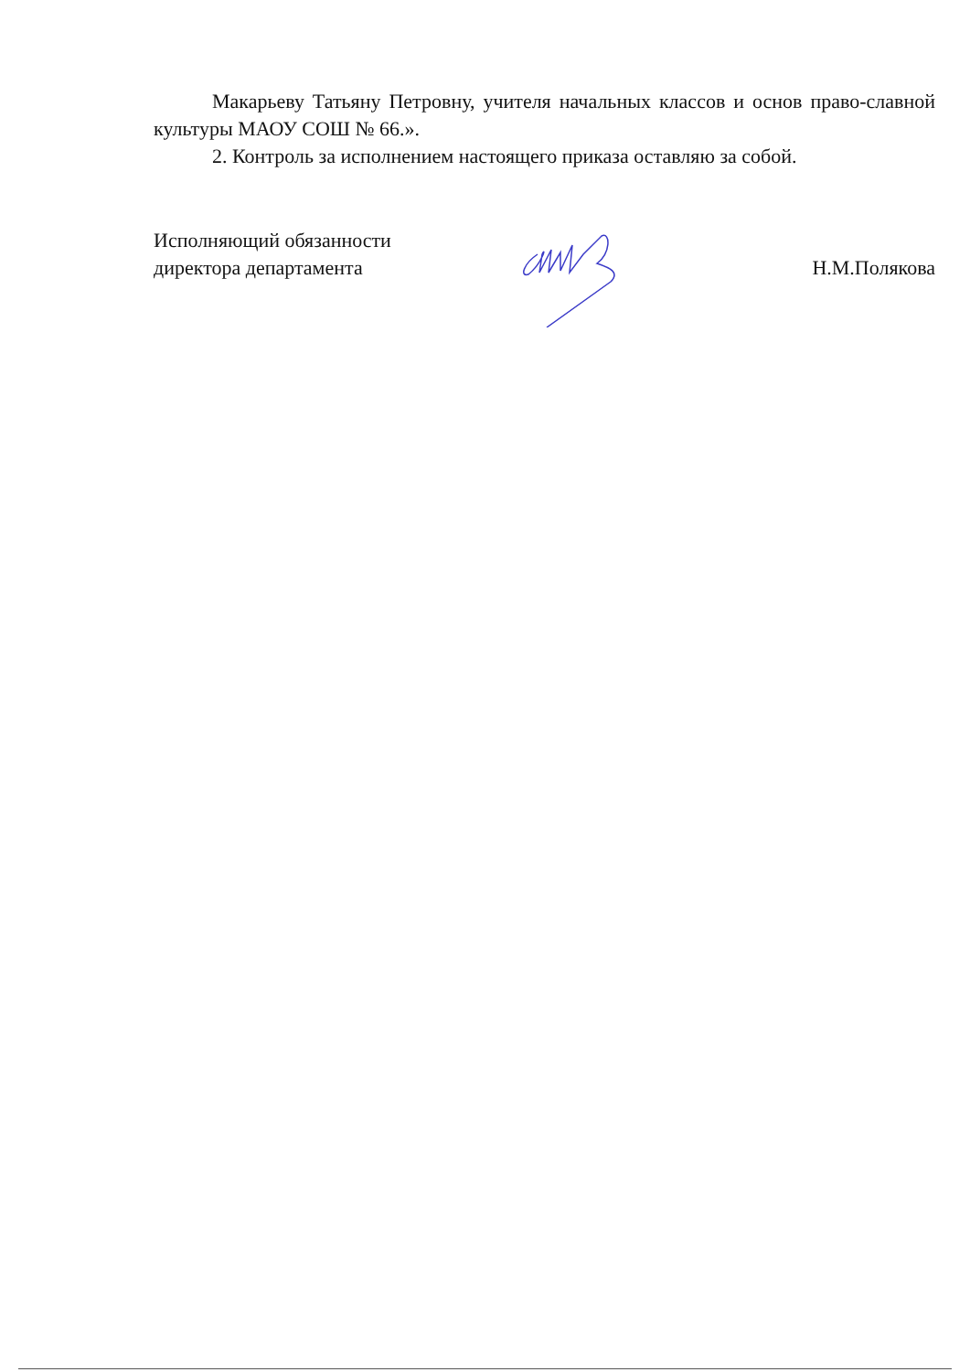Макарьеву Татьяну Петровну, учителя начальных классов и основ право-славной культуры МАОУ СОШ № 66.».
2. Контроль за исполнением настоящего приказа оставляю за собой.
Исполняющий обязанности
директора департамента
Н.М.Полякова